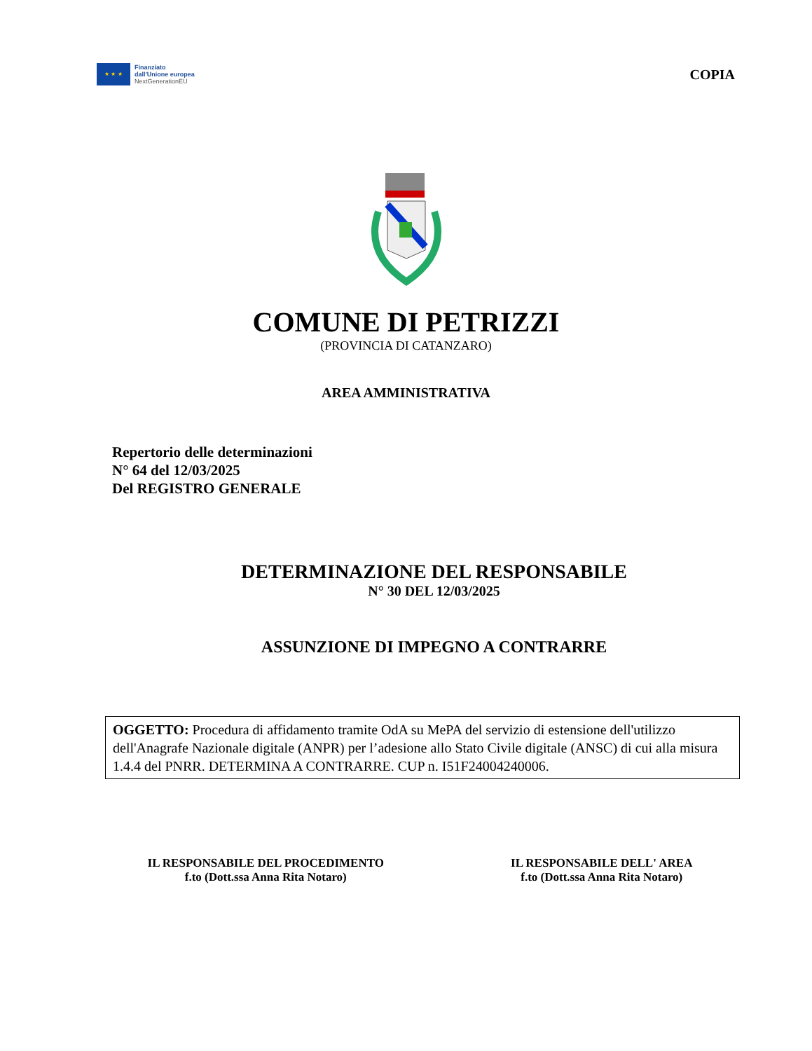★ ★ ★
Finanziato
dall'Unione europea
NextGenerationEU
COPIA
COMUNE DI PETRIZZI
(PROVINCIA DI CATANZARO)
AREA AMMINISTRATIVA
Repertorio delle determinazioni
N° 64 del 12/03/2025
Del REGISTRO GENERALE
DETERMINAZIONE DEL RESPONSABILE
N° 30 DEL 12/03/2025
ASSUNZIONE DI IMPEGNO A CONTRARRE
OGGETTO: Procedura di affidamento tramite OdA su MePA del servizio di estensione dell'utilizzo dell'Anagrafe Nazionale digitale (ANPR) per l’adesione allo Stato Civile digitale (ANSC) di cui alla misura 1.4.4 del PNRR. DETERMINA A CONTRARRE. CUP n. I51F24004240006.
IL RESPONSABILE DEL PROCEDIMENTO
f.to (Dott.ssa Anna Rita Notaro)
IL RESPONSABILE DELL' AREA
f.to (Dott.ssa Anna Rita Notaro)